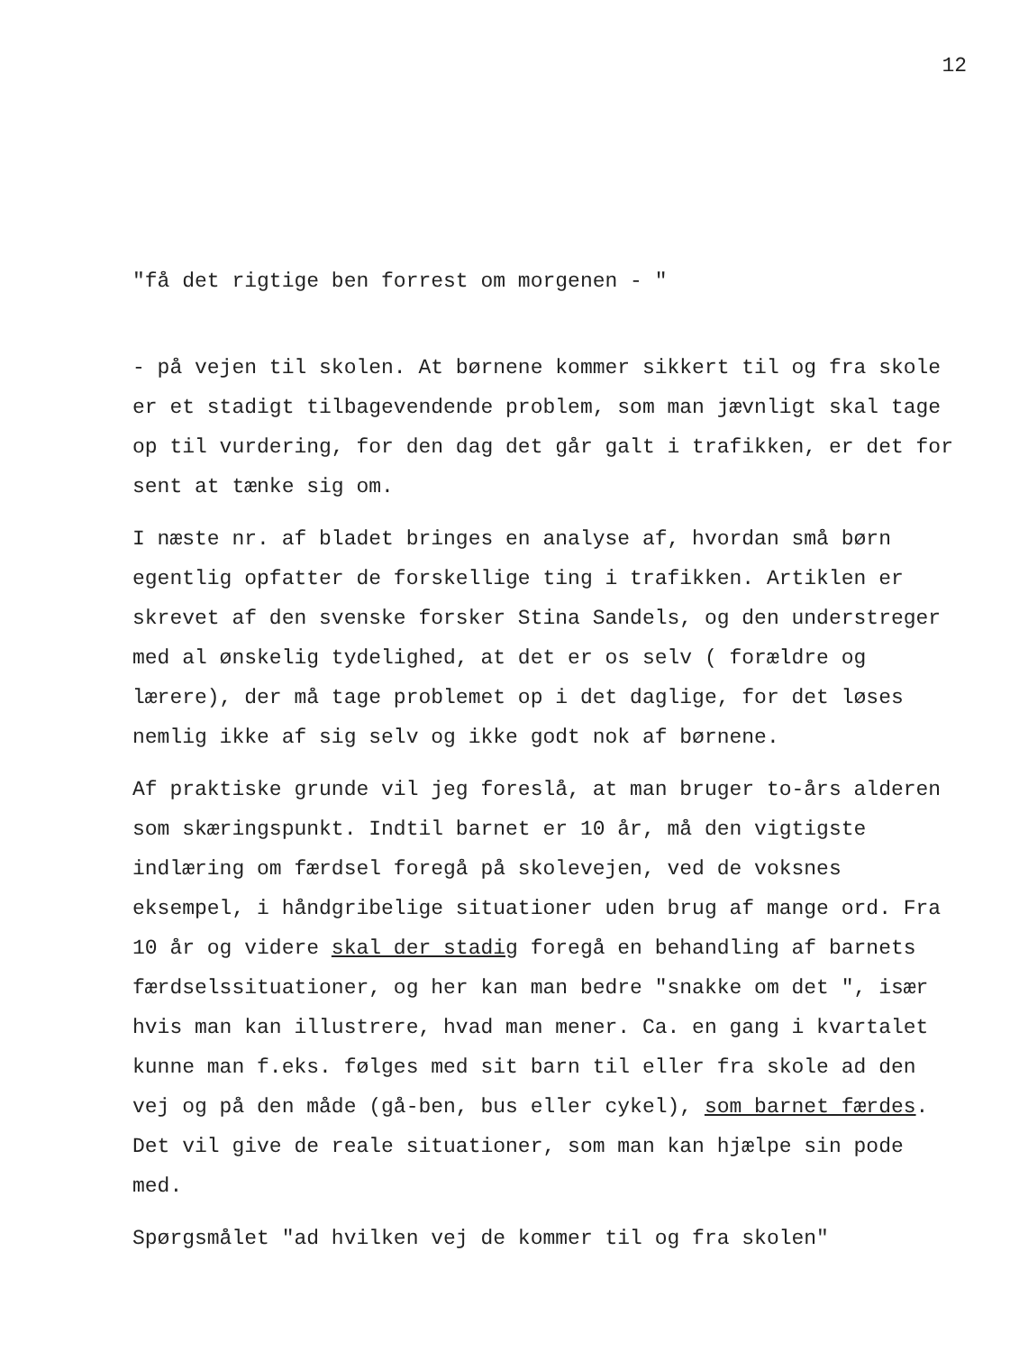12
"få det rigtige ben forrest om morgenen - "
- på vejen til skolen. At børnene kommer sikkert til og fra skole er et stadigt tilbagevendende problem, som man jævnligt skal tage op til vurdering, for den dag det går galt i trafikken, er det for sent at tænke sig om.
I næste nr. af bladet bringes en analyse af, hvordan små børn egentlig opfatter de forskellige ting i trafikken. Artiklen er skrevet af den svenske forsker Stina Sandels, og den understreger med al ønskelig tydelighed, at det er os selv ( forældre og lærere), der må tage problemet op i det daglige, for det løses nemlig ikke af sig selv og ikke godt nok af børnene.
Af praktiske grunde vil jeg foreslå, at man bruger to-års alderen som skæringspunkt. Indtil barnet er 10 år, må den vigtigste indlæring om færdsel foregå på skolevejen, ved de voksnes eksempel, i håndgribelige situationer uden brug af mange ord. Fra 10 år og videre skal der stadig foregå en behandling af barnets færdselssituationer, og her kan man bedre "snakke om det ", især hvis man kan illustrere, hvad man mener. Ca. en gang i kvartalet kunne man f.eks. følges med sit barn til eller fra skole ad den vej og på den måde (gå-ben, bus eller cykel), som barnet færdes. Det vil give de reale situationer, som man kan hjælpe sin pode med.
Spørgsmålet "ad hvilken vej de kommer til og fra skolen"